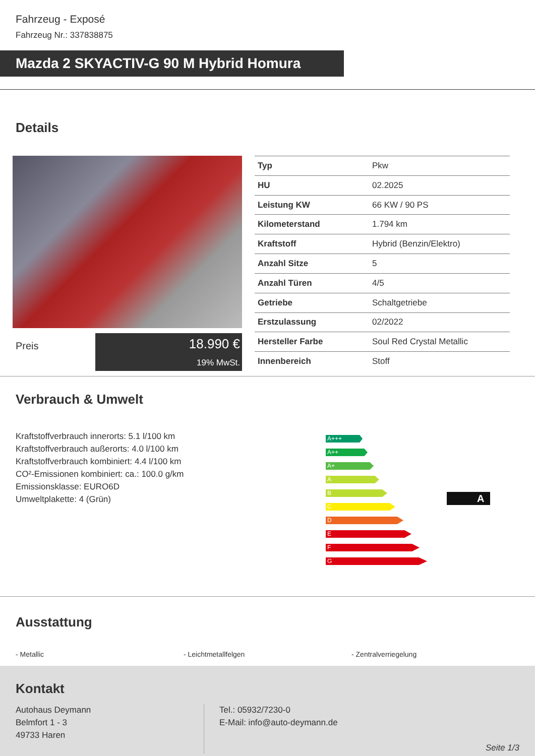Fahrzeug - Exposé
Fahrzeug Nr.: 337838875
Mazda 2 SKYACTIV-G 90 M Hybrid Homura
Details
Preis
18.990 €
19% MwSt.
| Typ | Pkw |
| HU | 02.2025 |
| Leistung KW | 66 KW / 90 PS |
| Kilometerstand | 1.794 km |
| Kraftstoff | Hybrid (Benzin/Elektro) |
| Anzahl Sitze | 5 |
| Anzahl Türen | 4/5 |
| Getriebe | Schaltgetriebe |
| Erstzulassung | 02/2022 |
| Hersteller Farbe | Soul Red Crystal Metallic |
| Innenbereich | Stoff |
Verbrauch & Umwelt
Kraftstoffverbrauch innerorts: 5.1 l/100 km
Kraftstoffverbrauch außerorts: 4.0 l/100 km
Kraftstoffverbrauch kombiniert: 4.4 l/100 km
CO²-Emissionen kombiniert: ca.: 100.0 g/km
Emissionsklasse: EURO6D
Umweltplakette: 4 (Grün)
A+++
A++
A+
A
B
C
D
E
F
G
A
Ausstattung
- Metallic - Leichtmetallfelgen - Zentralverriegelung
Kontakt
Autohaus Deymann
Belmfort 1 - 3
49733 Haren
Tel.: 05932/7230-0
E-Mail: info@auto-deymann.de
Seite 1/3